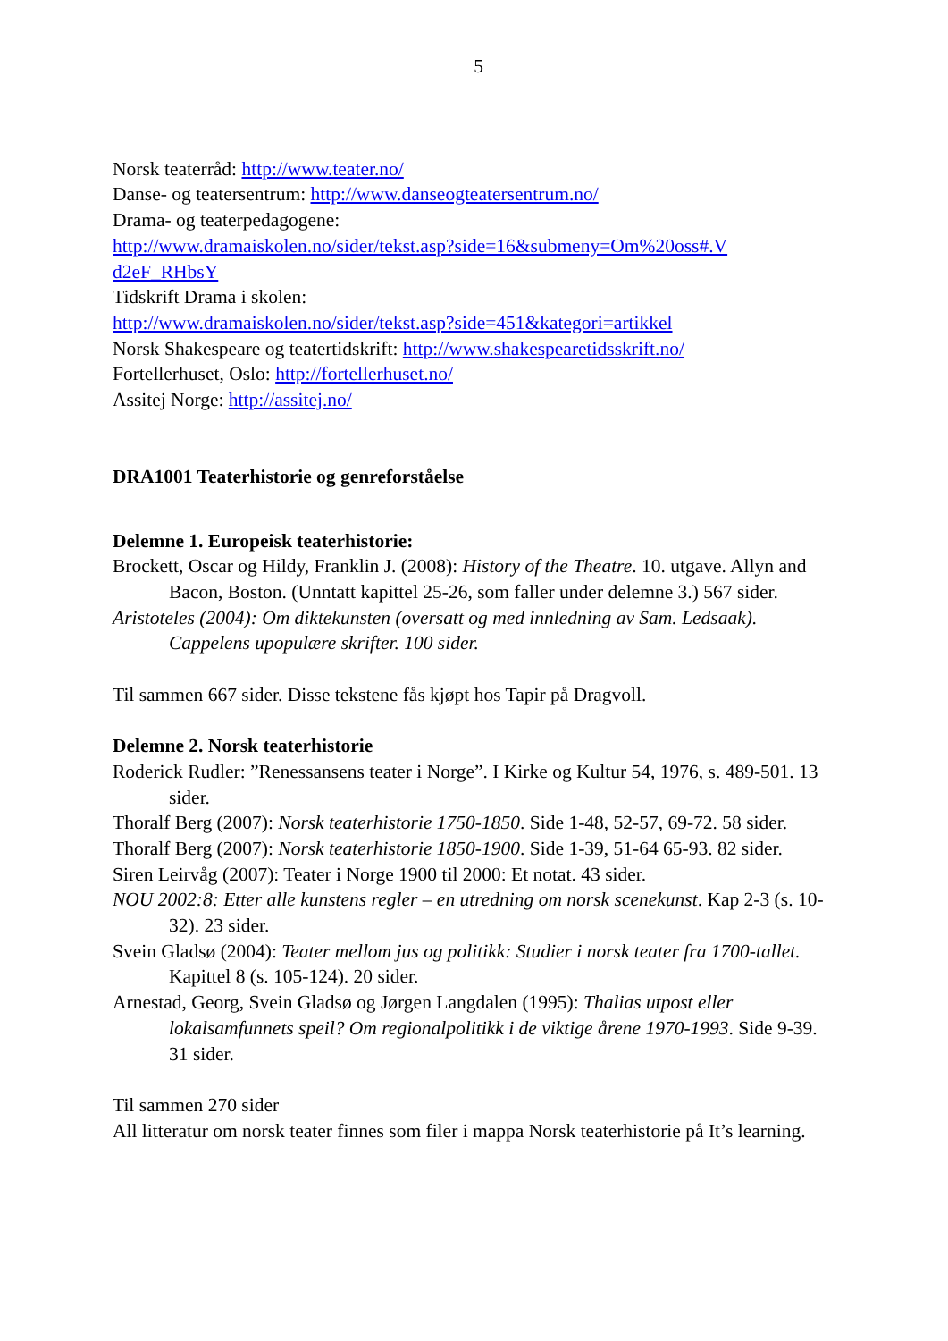5
Norsk teaterråd: http://www.teater.no/
Danse- og teatersentrum: http://www.danseogteatersentrum.no/
Drama- og teaterpedagogene:
http://www.dramaiskolen.no/sider/tekst.asp?side=16&submeny=Om%20oss#.V d2eF_RHbsY
Tidskrift Drama i skolen:
http://www.dramaiskolen.no/sider/tekst.asp?side=451&kategori=artikkel
Norsk Shakespeare og teatertidskrift: http://www.shakespearetidsskrift.no/
Fortellerhuset, Oslo: http://fortellerhuset.no/
Assitej Norge: http://assitej.no/
DRA1001 Teaterhistorie og genreforståelse
Delemne 1. Europeisk teaterhistorie:
Brockett, Oscar og Hildy, Franklin J. (2008): History of the Theatre. 10. utgave. Allyn and Bacon, Boston. (Unntatt kapittel 25-26, som faller under delemne 3.) 567 sider.
Aristoteles (2004): Om diktekunsten (oversatt og med innledning av Sam. Ledsaak). Cappelens upopulære skrifter. 100 sider.
Til sammen 667 sider. Disse tekstene fås kjøpt hos Tapir på Dragvoll.
Delemne 2. Norsk teaterhistorie
Roderick Rudler: ”Renessansens teater i Norge”. I Kirke og Kultur 54, 1976, s. 489-501. 13 sider.
Thoralf Berg (2007): Norsk teaterhistorie 1750-1850. Side 1-48, 52-57, 69-72. 58 sider.
Thoralf Berg (2007): Norsk teaterhistorie 1850-1900. Side 1-39, 51-64 65-93. 82 sider.
Siren Leirvåg (2007): Teater i Norge 1900 til 2000: Et notat. 43 sider.
NOU 2002:8: Etter alle kunstens regler – en utredning om norsk scenekunst. Kap 2-3 (s. 10-32). 23 sider.
Svein Gladsø (2004): Teater mellom jus og politikk: Studier i norsk teater fra 1700-tallet. Kapittel 8 (s. 105-124). 20 sider.
Arnestad, Georg, Svein Gladsø og Jørgen Langdalen (1995): Thalias utpost eller lokalsamfunnets speil? Om regionalpolitikk i de viktige årene 1970-1993. Side 9-39. 31 sider.
Til sammen 270 sider
All litteratur om norsk teater finnes som filer i mappa Norsk teaterhistorie på It’s learning.